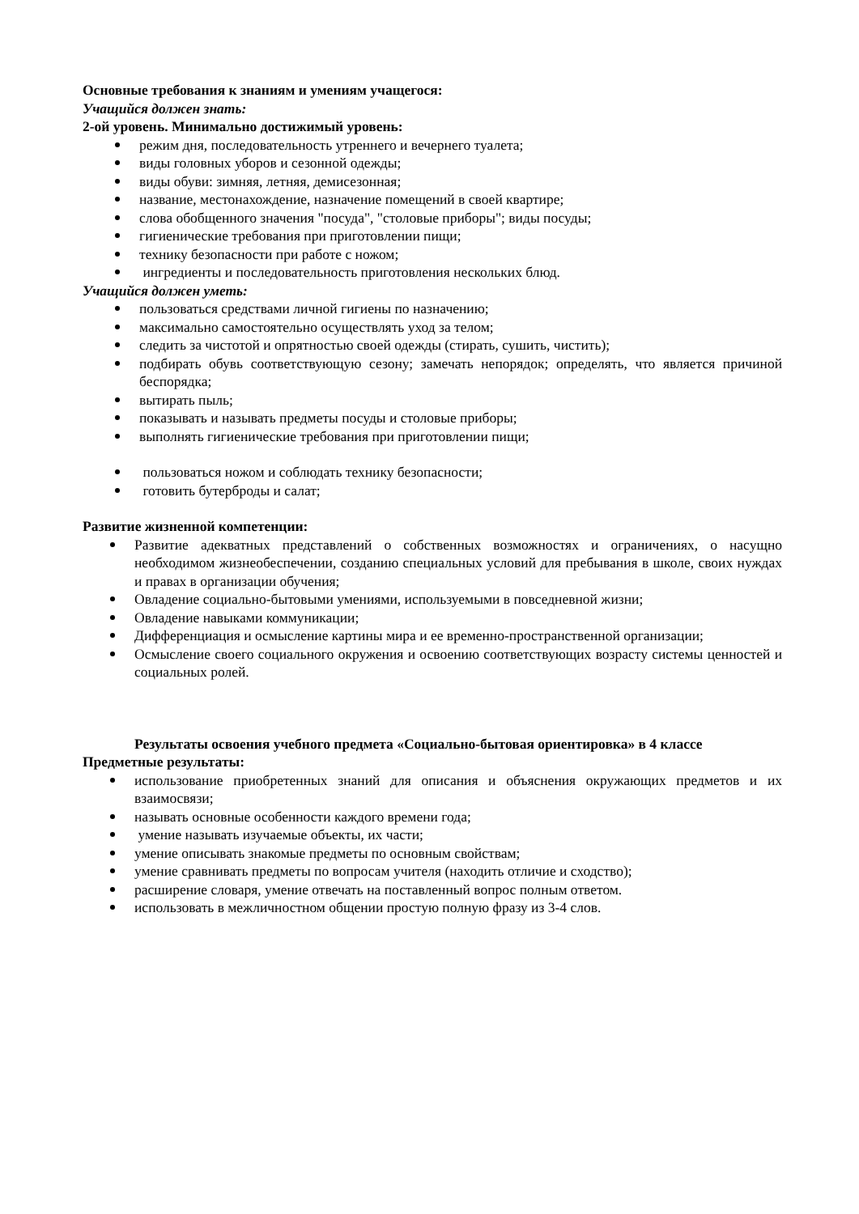Основные требования к знаниям и умениям учащегося:
Учащийся должен знать:
2-ой уровень. Минимально достижимый уровень:
режим дня, последовательность утреннего и вечернего туалета;
виды головных уборов и сезонной одежды;
виды обуви: зимняя, летняя, демисезонная;
название, местонахождение, назначение помещений в своей квартире;
слова обобщенного значения "посуда", "столовые приборы"; виды посуды;
гигиенические требования при приготовлении пищи;
технику безопасности при работе с ножом;
ингредиенты и последовательность приготовления нескольких блюд.
Учащийся должен уметь:
пользоваться средствами личной гигиены по назначению;
максимально самостоятельно осуществлять уход за телом;
следить за чистотой и опрятностью своей одежды (стирать, сушить, чистить);
подбирать обувь соответствующую сезону; замечать непорядок; определять, что является причиной беспорядка;
вытирать пыль;
показывать и называть предметы посуды и столовые приборы;
выполнять гигиенические требования при приготовлении пищи;
пользоваться ножом и соблюдать технику безопасности;
готовить бутерброды и салат;
Развитие жизненной компетенции:
Развитие адекватных представлений о собственных возможностях и ограничениях, о насущно необходимом жизнеобеспечении, созданию специальных условий для пребывания в школе, своих нуждах и правах в организации обучения;
Овладение социально-бытовыми умениями, используемыми в повседневной жизни;
Овладение навыками коммуникации;
Дифференциация и осмысление картины мира и ее временно-пространственной организации;
Осмысление своего социального окружения и освоению соответствующих возрасту системы ценностей и социальных ролей.
Результаты освоения учебного предмета «Социально-бытовая ориентировка» в 4 классе
Предметные результаты:
использование приобретенных знаний для описания и объяснения окружающих предметов и их взаимосвязи;
называть основные особенности каждого времени года;
умение называть изучаемые объекты, их части;
умение описывать знакомые предметы по основным свойствам;
умение сравнивать предметы по вопросам учителя (находить отличие и сходство);
расширение словаря, умение отвечать на поставленный вопрос полным ответом.
использовать в межличностном общении простую полную фразу из 3-4 слов.